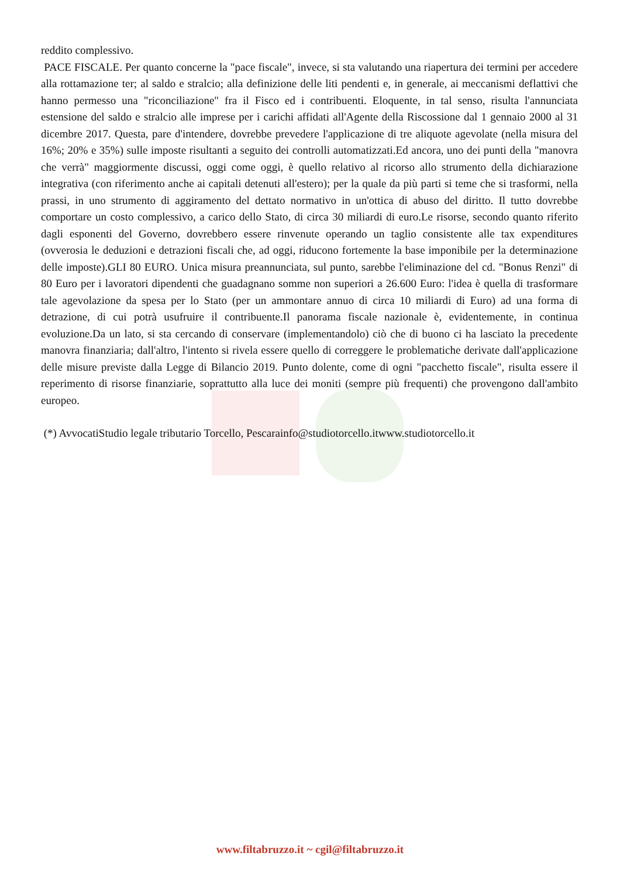reddito complessivo.
PACE FISCALE. Per quanto concerne la "pace fiscale", invece, si sta valutando una riapertura dei termini per accedere alla rottamazione ter; al saldo e stralcio; alla definizione delle liti pendenti e, in generale, ai meccanismi deflattivi che hanno permesso una "riconciliazione" fra il Fisco ed i contribuenti. Eloquente, in tal senso, risulta l'annunciata estensione del saldo e stralcio alle imprese per i carichi affidati all'Agente della Riscossione dal 1 gennaio 2000 al 31 dicembre 2017. Questa, pare d'intendere, dovrebbe prevedere l'applicazione di tre aliquote agevolate (nella misura del 16%; 20% e 35%) sulle imposte risultanti a seguito dei controlli automatizzati.Ed ancora, uno dei punti della "manovra che verrà" maggiormente discussi, oggi come oggi, è quello relativo al ricorso allo strumento della dichiarazione integrativa (con riferimento anche ai capitali detenuti all'estero); per la quale da più parti si teme che si trasformi, nella prassi, in uno strumento di aggiramento del dettato normativo in un'ottica di abuso del diritto. Il tutto dovrebbe comportare un costo complessivo, a carico dello Stato, di circa 30 miliardi di euro.Le risorse, secondo quanto riferito dagli esponenti del Governo, dovrebbero essere rinvenute operando un taglio consistente alle tax expenditures (ovverosia le deduzioni e detrazioni fiscali che, ad oggi, riducono fortemente la base imponibile per la determinazione delle imposte).GLI 80 EURO. Unica misura preannunciata, sul punto, sarebbe l'eliminazione del cd. "Bonus Renzi" di 80 Euro per i lavoratori dipendenti che guadagnano somme non superiori a 26.600 Euro: l'idea è quella di trasformare tale agevolazione da spesa per lo Stato (per un ammontare annuo di circa 10 miliardi di Euro) ad una forma di detrazione, di cui potrà usufruire il contribuente.Il panorama fiscale nazionale è, evidentemente, in continua evoluzione.Da un lato, si sta cercando di conservare (implementandolo) ciò che di buono ci ha lasciato la precedente manovra finanziaria; dall'altro, l'intento si rivela essere quello di correggere le problematiche derivate dall'applicazione delle misure previste dalla Legge di Bilancio 2019. Punto dolente, come di ogni "pacchetto fiscale", risulta essere il reperimento di risorse finanziarie, soprattutto alla luce dei moniti (sempre più frequenti) che provengono dall'ambito europeo.
(*) AvvocatiStudio legale tributario Torcello, Pescarainfo@studiotorcello.itwww.studiotorcello.it
www.filtabruzzo.it ~ cgil@filtabruzzo.it